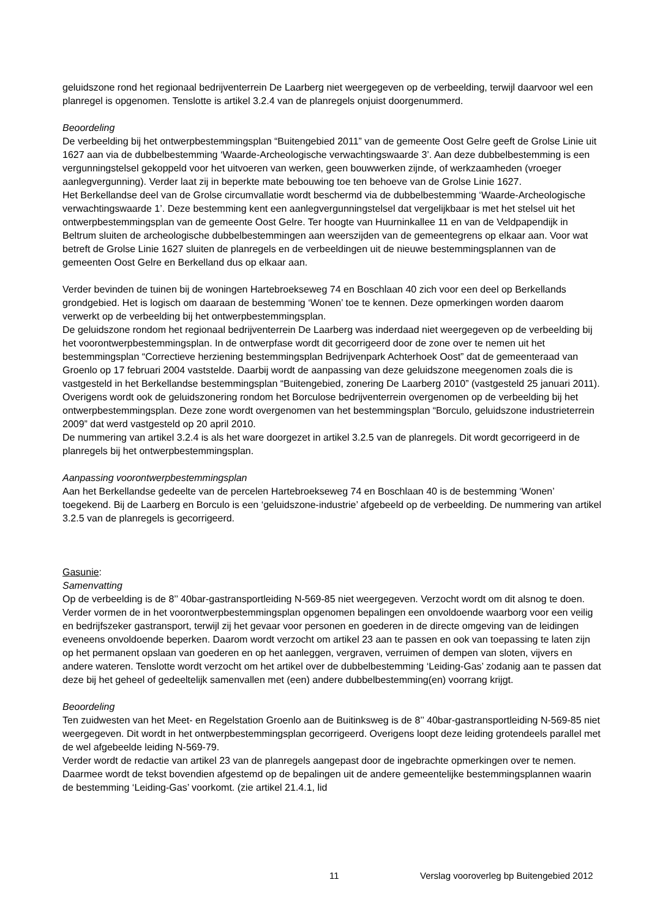geluidszone rond het regionaal bedrijventerrein De Laarberg niet weergegeven op de verbeelding, terwijl daarvoor wel een planregel is opgenomen. Tenslotte is artikel 3.2.4 van de planregels onjuist doorgenummerd.
Beoordeling
De verbeelding bij het ontwerpbestemmingsplan “Buitengebied 2011” van de gemeente Oost Gelre geeft de Grolse Linie uit 1627 aan via de dubbelbestemming ‘Waarde-Archeologische verwachtingswaarde 3’. Aan deze dubbelbestemming is een vergunningstelsel gekoppeld voor het uitvoeren van werken, geen bouwwerken zijnde, of werkzaamheden (vroeger aanlegvergunning). Verder laat zij in beperkte mate bebouwing toe ten behoeve van de Grolse Linie 1627.
Het Berkellandse deel van de Grolse circumvallatie wordt beschermd via de dubbelbestemming ‘Waarde-Archeologische verwachtingswaarde 1’. Deze bestemming kent een aanlegvergunningstelsel dat vergelijkbaar is met het stelsel uit het ontwerpbestemmingsplan van de gemeente Oost Gelre. Ter hoogte van Huurninkallee 11 en van de Veldpapendijk in Beltrum sluiten de archeologische dubbelbestemmingen aan weerszijden van de gemeentegrens op elkaar aan. Voor wat betreft de Grolse Linie 1627 sluiten de planregels en de verbeeldingen uit de nieuwe bestemmingsplannen van de gemeenten Oost Gelre en Berkelland dus op elkaar aan.
Verder bevinden de tuinen bij de woningen Hartebroekseweg 74 en Boschlaan 40 zich voor een deel op Berkellands grondgebied. Het is logisch om daaraan de bestemming ‘Wonen’ toe te kennen. Deze opmerkingen worden daarom verwerkt op de verbeelding bij het ontwerpbestemmingsplan.
De geluidszone rondom het regionaal bedrijventerrein De Laarberg was inderdaad niet weergegeven op de verbeelding bij het voorontwerpbestemmingsplan. In de ontwerpfase wordt dit gecorrigeerd door de zone over te nemen uit het bestemmingsplan “Correctieve herziening bestemmingsplan Bedrijvenpark Achterhoek Oost” dat de gemeenteraad van Groenlo op 17 februari 2004 vaststelde. Daarbij wordt de aanpassing van deze geluidszone meegenomen zoals die is vastgesteld in het Berkellandse bestemmingsplan “Buitengebied, zonering De Laarberg 2010” (vastgesteld 25 januari 2011). Overigens wordt ook de geluidszonering rondom het Borculose bedrijventerrein overgenomen op de verbeelding bij het ontwerpbestemmingsplan. Deze zone wordt overgenomen van het bestemmingsplan “Borculo, geluidszone industrieterrein 2009” dat werd vastgesteld op 20 april 2010.
De nummering van artikel 3.2.4 is als het ware doorgezet in artikel 3.2.5 van de planregels. Dit wordt gecorrigeerd in de planregels bij het ontwerpbestemmingsplan.
Aanpassing voorontwerpbestemmingsplan
Aan het Berkellandse gedeelte van de percelen Hartebroekseweg 74 en Boschlaan 40 is de bestemming ‘Wonen’ toegekend. Bij de Laarberg en Borculo is een ‘geluidszone-industrie’ afgebeeld op de verbeelding. De nummering van artikel 3.2.5 van de planregels is gecorrigeerd.
Gasunie:
Samenvatting
Op de verbeelding is de 8’’ 40bar-gastransportleiding N-569-85 niet weergegeven. Verzocht wordt om dit alsnog te doen. Verder vormen de in het voorontwerpbestemmingsplan opgenomen bepalingen een onvoldoende waarborg voor een veilig en bedrijfszeker gastransport, terwijl zij het gevaar voor personen en goederen in de directe omgeving van de leidingen eveneens onvoldoende beperken. Daarom wordt verzocht om artikel 23 aan te passen en ook van toepassing te laten zijn op het permanent opslaan van goederen en op het aanleggen, vergraven, verruimen of dempen van sloten, vijvers en andere wateren. Tenslotte wordt verzocht om het artikel over de dubbelbestemming ‘Leiding-Gas’ zodanig aan te passen dat deze bij het geheel of gedeeltelijk samenvallen met (een) andere dubbelbestemming(en) voorrang krijgt.
Beoordeling
Ten zuidwesten van het Meet- en Regelstation Groenlo aan de Buitinksweg is de 8’’ 40bar-gastransportleiding N-569-85 niet weergegeven. Dit wordt in het ontwerpbestemmingsplan gecorrigeerd. Overigens loopt deze leiding grotendeels parallel met de wel afgebeelde leiding N-569-79.
Verder wordt de redactie van artikel 23 van de planregels aangepast door de ingebrachte opmerkingen over te nemen. Daarmee wordt de tekst bovendien afgestemd op de bepalingen uit de andere gemeentelijke bestemmingsplannen waarin de bestemming ‘Leiding-Gas’ voorkomt. (zie artikel 21.4.1, lid
11 Verslag vooroverleg bp Buitengebied 2012